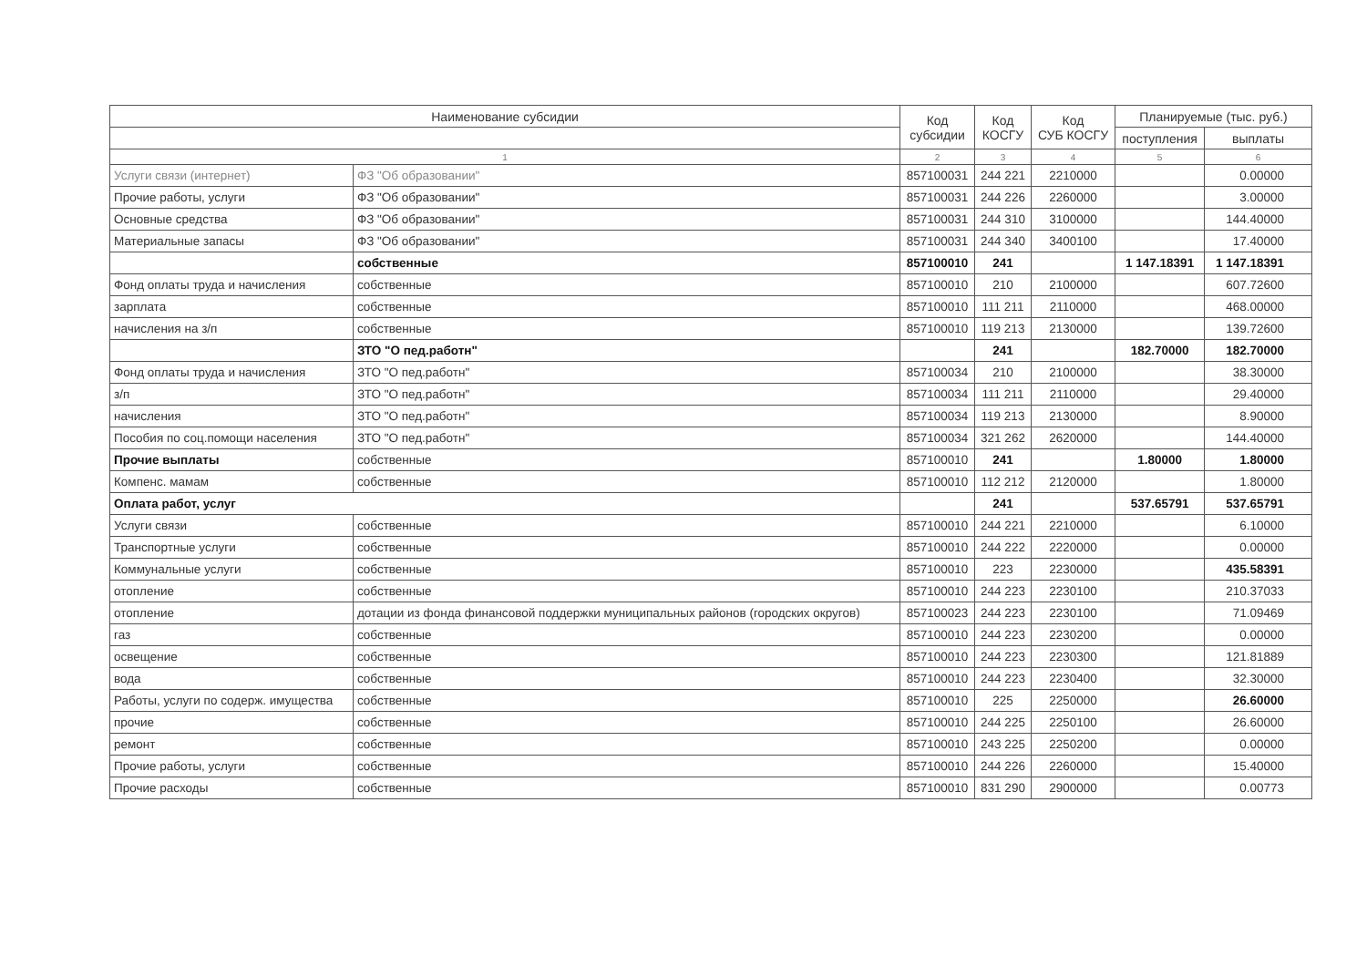| Наименование субсидии | | Код субсидии | Код КОСГУ | Код СУБ КОСГУ | Планируемые (тыс. руб.) | |
| --- | --- | --- | --- | --- | --- | --- |
| | | | | | поступления | выплаты |
| 1 | | 2 | 3 | 4 | 5 | 6 |
| Услуги связи (интернет) | ФЗ "Об образовании" | 857100031 | 244 221 | 2210000 | | 0.00000 |
| Прочие работы, услуги | ФЗ "Об образовании" | 857100031 | 244 226 | 2260000 | | 3.00000 |
| Основные средства | ФЗ "Об образовании" | 857100031 | 244 310 | 3100000 | | 144.40000 |
| Материальные запасы | ФЗ "Об образовании" | 857100031 | 244 340 | 3400100 | | 17.40000 |
| | собственные | 857100010 | 241 | | 1 147.18391 | 1 147.18391 |
| Фонд оплаты труда и начисления | собственные | 857100010 | 210 | 2100000 | | 607.72600 |
| зарплата | собственные | 857100010 | 111 211 | 2110000 | | 468.00000 |
| начисления на з/п | собственные | 857100010 | 119 213 | 2130000 | | 139.72600 |
| | ЗТО "О пед.работн" | | 241 | | 182.70000 | 182.70000 |
| Фонд оплаты труда и начисления | ЗТО "О пед.работн" | 857100034 | 210 | 2100000 | | 38.30000 |
| з/п | ЗТО "О пед.работн" | 857100034 | 111 211 | 2110000 | | 29.40000 |
| начисления | ЗТО "О пед.работн" | 857100034 | 119 213 | 2130000 | | 8.90000 |
| Пособия по соц.помощи населения | ЗТО "О пед.работн" | 857100034 | 321 262 | 2620000 | | 144.40000 |
| Прочие выплаты | собственные | 857100010 | 241 | | 1.80000 | 1.80000 |
| Компенс. мамам | собственные | 857100010 | 112 212 | 2120000 | | 1.80000 |
| Оплата работ, услуг | | | 241 | | 537.65791 | 537.65791 |
| Услуги связи | собственные | 857100010 | 244 221 | 2210000 | | 6.10000 |
| Транспортные услуги | собственные | 857100010 | 244 222 | 2220000 | | 0.00000 |
| Коммунальные услуги | собственные | 857100010 | 223 | 2230000 | | 435.58391 |
| отопление | собственные | 857100010 | 244 223 | 2230100 | | 210.37033 |
| отопление | дотации из фонда финансовой поддержки муниципальных районов (городских округов) | 857100023 | 244 223 | 2230100 | | 71.09469 |
| газ | собственные | 857100010 | 244 223 | 2230200 | | 0.00000 |
| освещение | собственные | 857100010 | 244 223 | 2230300 | | 121.81889 |
| вода | собственные | 857100010 | 244 223 | 2230400 | | 32.30000 |
| Работы, услуги по содерж. имущества | собственные | 857100010 | 225 | 2250000 | | 26.60000 |
| прочие | собственные | 857100010 | 244 225 | 2250100 | | 26.60000 |
| ремонт | собственные | 857100010 | 243 225 | 2250200 | | 0.00000 |
| Прочие работы, услуги | собственные | 857100010 | 244 226 | 2260000 | | 15.40000 |
| Прочие расходы | собственные | 857100010 | 831 290 | 2900000 | | 0.00773 |